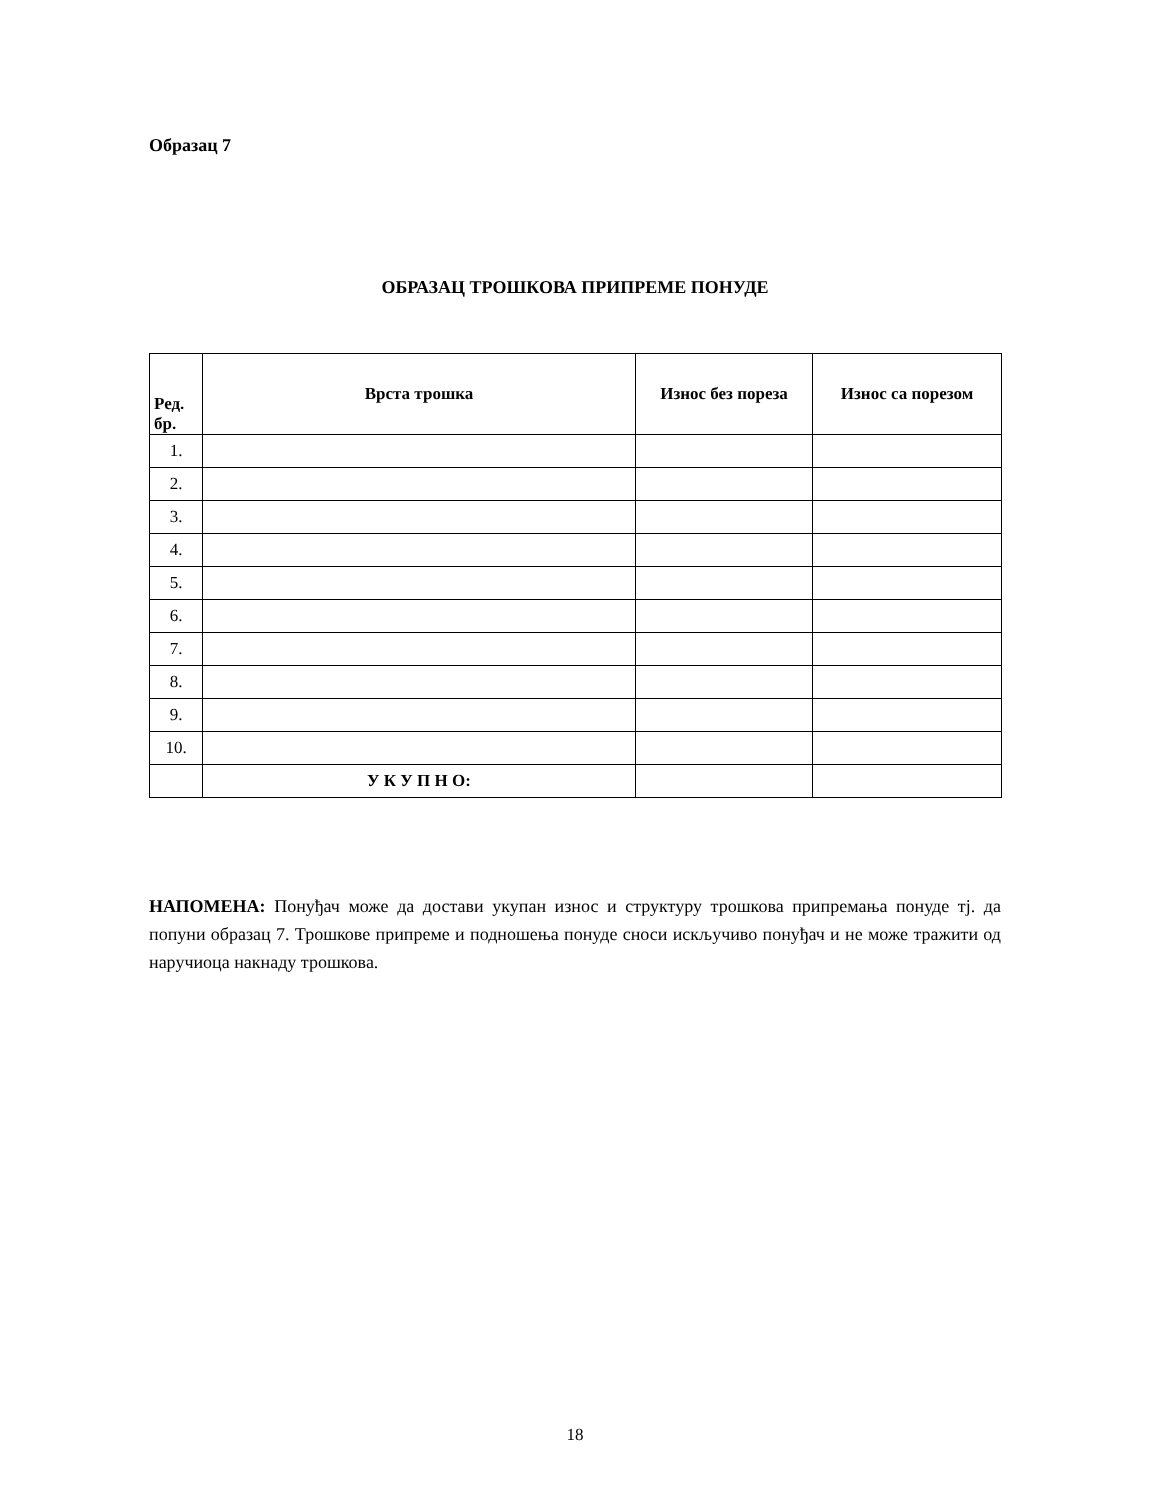Образац 7
ОБРАЗАЦ ТРОШКОВА ПРИПРЕМЕ ПОНУДЕ
| Ред. бр. | Врста трошка | Износ без пореза | Износ са порезом |
| --- | --- | --- | --- |
| 1. | | | |
| 2. | | | |
| 3. | | | |
| 4. | | | |
| 5. | | | |
| 6. | | | |
| 7. | | | |
| 8. | | | |
| 9. | | | |
| 10. | | | |
| | У К У П Н О: | | |
НАПОМЕНА: Понуђач може да достави укупан износ и структуру трошкова припремања понуде тј. да попуни образац 7. Трошкове припреме и подношења понуде сноси искључиво понуђач и не може тражити од наручиоца накнаду трошкова.
18